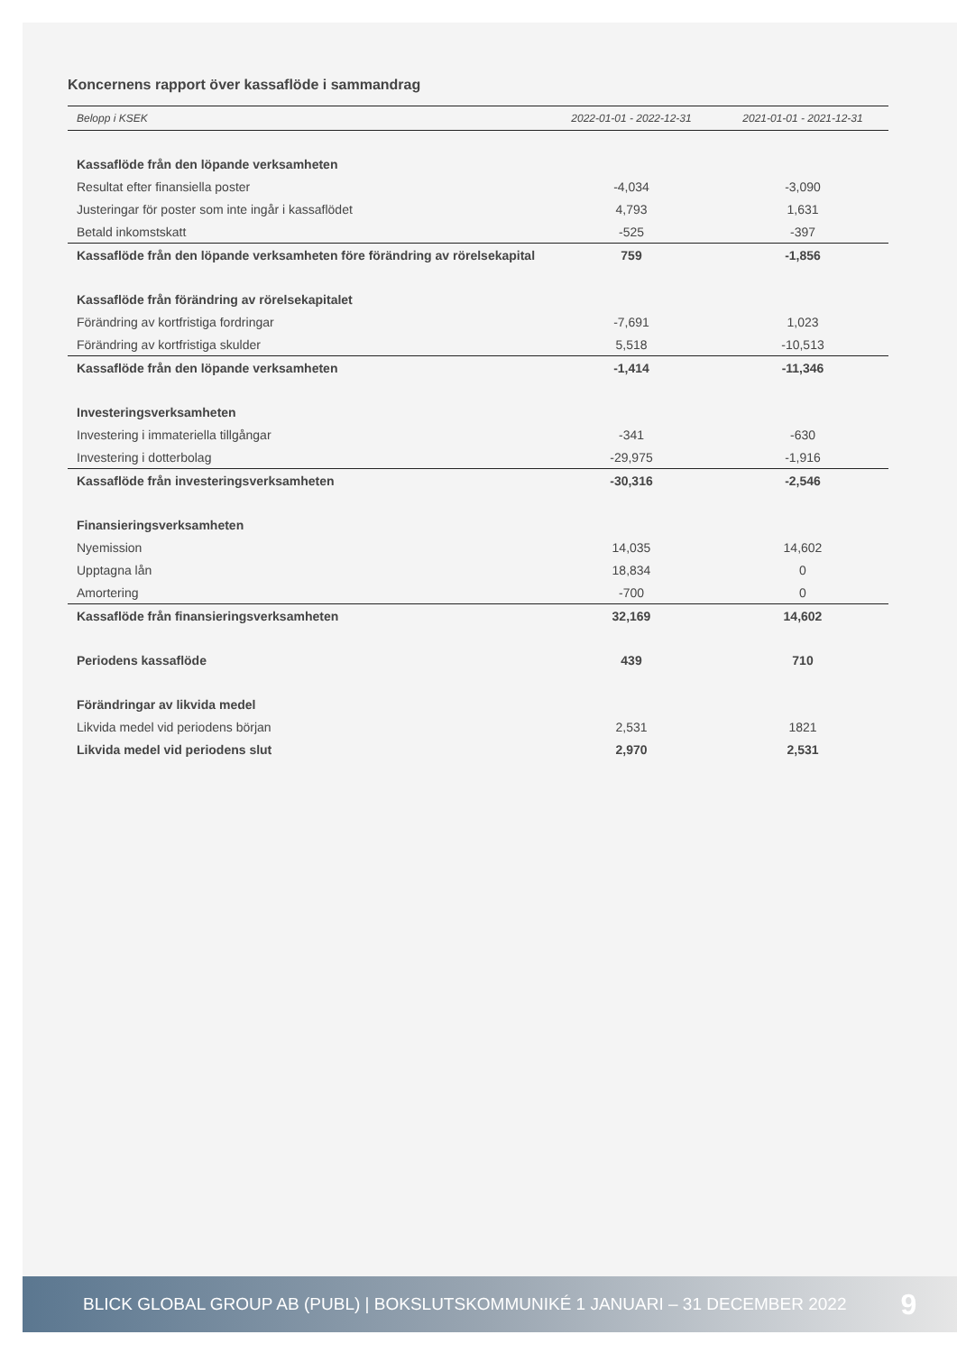Koncernens rapport över kassaflöde i sammandrag
| Belopp i KSEK | 2022-01-01 - 2022-12-31 | 2021-01-01 - 2021-12-31 |
| --- | --- | --- |
| Kassaflöde från den löpande verksamheten | | |
| Resultat efter finansiella poster | -4,034 | -3,090 |
| Justeringar för poster som inte ingår i kassaflödet | 4,793 | 1,631 |
| Betald inkomstskatt | -525 | -397 |
| Kassaflöde från den löpande verksamheten före förändring av rörelsekapital | 759 | -1,856 |
| Kassaflöde från förändring av rörelsekapitalet | | |
| Förändring av kortfristiga fordringar | -7,691 | 1,023 |
| Förändring av kortfristiga skulder | 5,518 | -10,513 |
| Kassaflöde från den löpande verksamheten | -1,414 | -11,346 |
| Investeringsverksamheten | | |
| Investering i immateriella tillgångar | -341 | -630 |
| Investering i dotterbolag | -29,975 | -1,916 |
| Kassaflöde från investeringsverksamheten | -30,316 | -2,546 |
| Finansieringsverksamheten | | |
| Nyemission | 14,035 | 14,602 |
| Upptagna lån | 18,834 | 0 |
| Amortering | -700 | 0 |
| Kassaflöde från finansieringsverksamheten | 32,169 | 14,602 |
| Periodens kassaflöde | 439 | 710 |
| Förändringar av likvida medel | | |
| Likvida medel vid periodens början | 2,531 | 1821 |
| Likvida medel vid periodens slut | 2,970 | 2,531 |
BLICK GLOBAL GROUP AB (PUBL) | BOKSLUTSKOMMUNIKÉ 1 JANUARI – 31 DECEMBER 2022 9